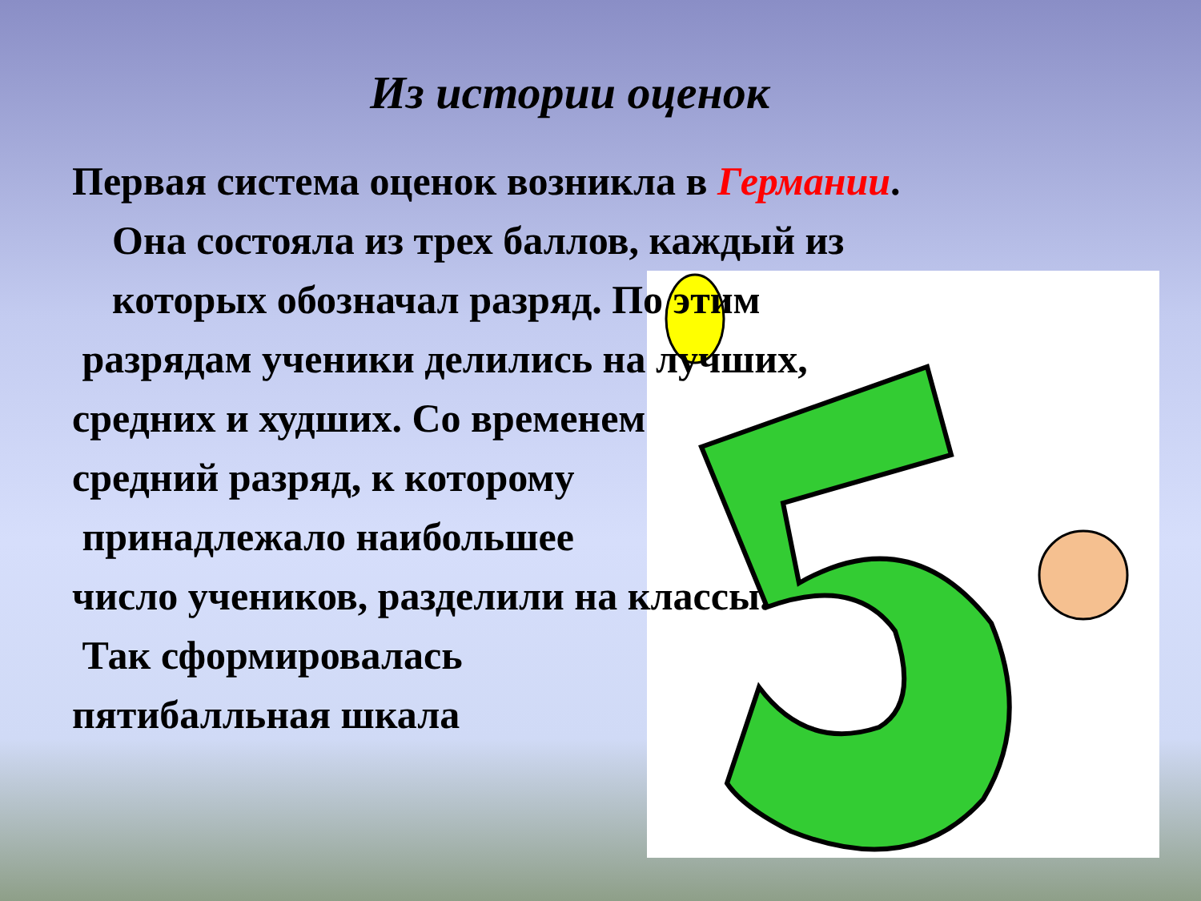Из истории оценок
Первая система оценок возникла в Германии.
Она состояла из трех баллов, каждый из
которых обозначал разряд. По этим
разрядам ученики делились на лучших,
средних и худших. Со временем
средний разряд, к которому
принадлежало наибольшее
число учеников, разделили на классы.
Так сформировалась
пятибалльная шкала